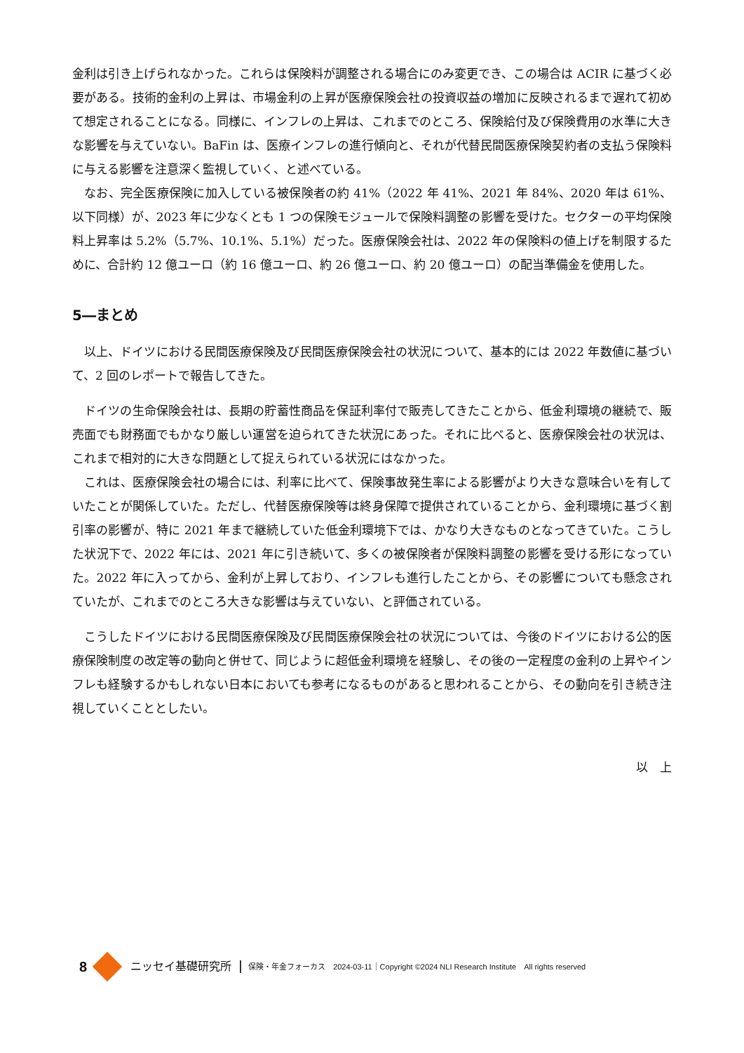金利は引き上げられなかった。これらは保険料が調整される場合にのみ変更でき、この場合は ACIR に基づく必要がある。技術的金利の上昇は、市場金利の上昇が医療保険会社の投資収益の増加に反映されるまで遅れて初めて想定されることになる。同様に、インフレの上昇は、これまでのところ、保険給付及び保険費用の水準に大きな影響を与えていない。BaFin は、医療インフレの進行傾向と、それが代替民間医療保険契約者の支払う保険料に与える影響を注意深く監視していく、と述べている。
なお、完全医療保険に加入している被保険者の約 41%（2022 年 41%、2021 年 84%、2020 年は 61%、以下同様）が、2023 年に少なくとも 1 つの保険モジュールで保険料調整の影響を受けた。セクターの平均保険料上昇率は 5.2%（5.7%、10.1%、5.1%）だった。医療保険会社は、2022 年の保険料の値上げを制限するために、合計約 12 億ユーロ（約 16 億ユーロ、約 26 億ユーロ、約 20 億ユーロ）の配当準備金を使用した。
5―まとめ
以上、ドイツにおける民間医療保険及び民間医療保険会社の状況について、基本的には 2022 年数値に基づいて、2 回のレポートで報告してきた。
ドイツの生命保険会社は、長期の貯蓄性商品を保証利率付で販売してきたことから、低金利環境の継続で、販売面でも財務面でもかなり厳しい運営を迫られてきた状況にあった。それに比べると、医療保険会社の状況は、これまで相対的に大きな問題として捉えられている状況にはなかった。
これは、医療保険会社の場合には、利率に比べて、保険事故発生率による影響がより大きな意味合いを有していたことが関係していた。ただし、代替医療保険等は終身保障で提供されていることから、金利環境に基づく割引率の影響が、特に 2021 年まで継続していた低金利環境下では、かなり大きなものとなってきていた。こうした状況下で、2022 年には、2021 年に引き続いて、多くの被保険者が保険料調整の影響を受ける形になっていた。2022 年に入ってから、金利が上昇しており、インフレも進行したことから、その影響についても懸念されていたが、これまでのところ大きな影響は与えていない、と評価されている。
こうしたドイツにおける民間医療保険及び民間医療保険会社の状況については、今後のドイツにおける公的医療保険制度の改定等の動向と併せて、同じように超低金利環境を経験し、その後の一定程度の金利の上昇やインフレも経験するかもしれない日本においても参考になるものがあると思われることから、その動向を引き続き注視していくこととしたい。
以　上
8
ニッセイ基礎研究所 保険・年金フォーカス　2024-03-11｜Copyright ©2024 NLI Research Institute　All rights reserved